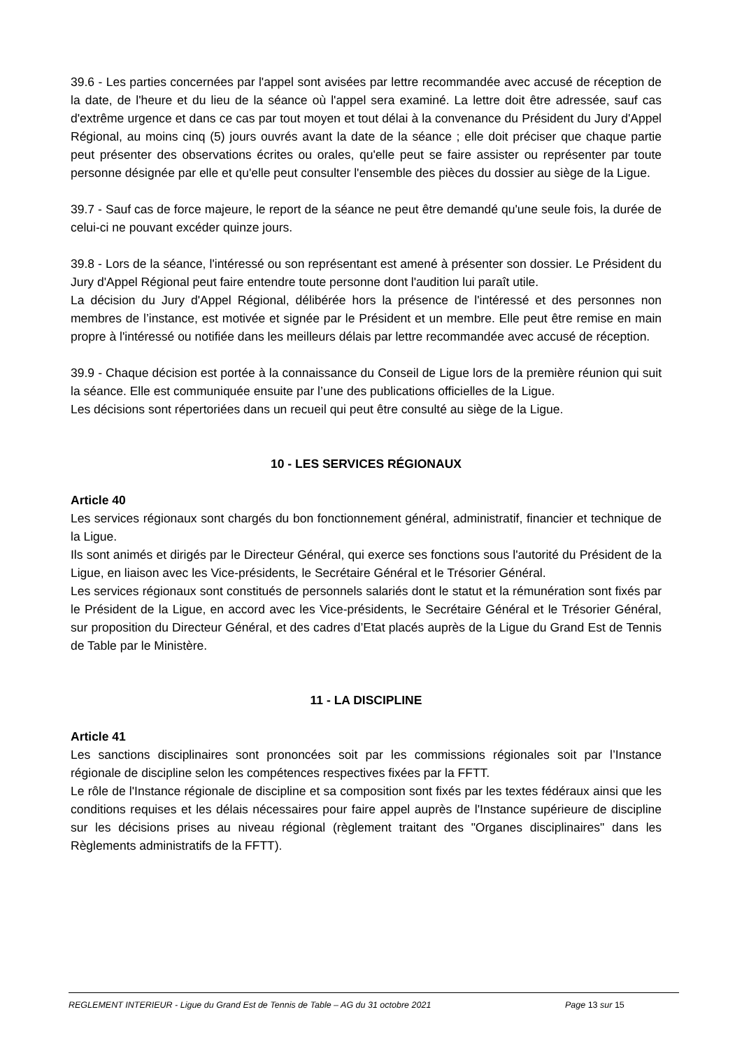39.6 - Les parties concernées par l'appel sont avisées par lettre recommandée avec accusé de réception de la date, de l'heure et du lieu de la séance où l'appel sera examiné. La lettre doit être adressée, sauf cas d'extrême urgence et dans ce cas par tout moyen et tout délai à la convenance du Président du Jury d'Appel Régional, au moins cinq (5) jours ouvrés avant la date de la séance ; elle doit préciser que chaque partie peut présenter des observations écrites ou orales, qu'elle peut se faire assister ou représenter par toute personne désignée par elle et qu'elle peut consulter l'ensemble des pièces du dossier au siège de la Ligue.
39.7 - Sauf cas de force majeure, le report de la séance ne peut être demandé qu'une seule fois, la durée de celui-ci ne pouvant excéder quinze jours.
39.8 - Lors de la séance, l'intéressé ou son représentant est amené à présenter son dossier. Le Président du Jury d'Appel Régional peut faire entendre toute personne dont l'audition lui paraît utile.
La décision du Jury d'Appel Régional, délibérée hors la présence de l'intéressé et des personnes non membres de l’instance, est motivée et signée par le Président et un membre. Elle peut être remise en main propre à l'intéressé ou notifiée dans les meilleurs délais par lettre recommandée avec accusé de réception.
39.9 - Chaque décision est portée à la connaissance du Conseil de Ligue lors de la première réunion qui suit la séance. Elle est communiquée ensuite par l’une des publications officielles de la Ligue.
Les décisions sont répertoriées dans un recueil qui peut être consulté au siège de la Ligue.
10 - LES SERVICES RÉGIONAUX
Article 40
Les services régionaux sont chargés du bon fonctionnement général, administratif, financier et technique de la Ligue.
Ils sont animés et dirigés par le Directeur Général, qui exerce ses fonctions sous l'autorité du Président de la Ligue, en liaison avec les Vice-présidents, le Secrétaire Général et le Trésorier Général.
Les services régionaux sont constitués de personnels salariés dont le statut et la rémunération sont fixés par le Président de la Ligue, en accord avec les Vice-présidents, le Secrétaire Général et le Trésorier Général, sur proposition du Directeur Général, et des cadres d’Etat placés auprès de la Ligue du Grand Est de Tennis de Table par le Ministère.
11 - LA DISCIPLINE
Article 41
Les sanctions disciplinaires sont prononcées soit par les commissions régionales soit par l’Instance régionale de discipline selon les compétences respectives fixées par la FFTT.
Le rôle de l'Instance régionale de discipline et sa composition sont fixés par les textes fédéraux ainsi que les conditions requises et les délais nécessaires pour faire appel auprès de l'Instance supérieure de discipline sur les décisions prises au niveau régional (règlement traitant des "Organes disciplinaires" dans les Règlements administratifs de la FFTT).
REGLEMENT INTERIEUR - Ligue du Grand Est de Tennis de Table – AG du 31 octobre 2021 Page 13 sur 15